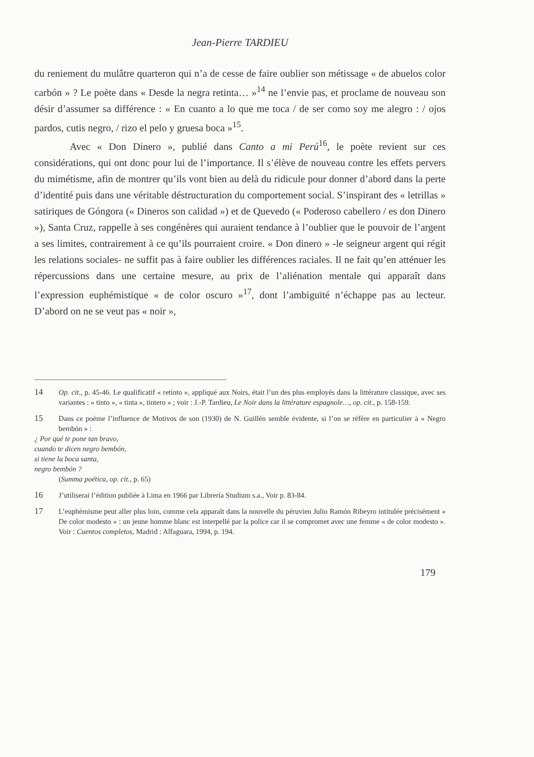Jean-Pierre TARDIEU
du reniement du mulâtre quarteron qui n’a de cesse de faire oublier son métissage « de abuelos color carbón » ? Le poète dans « Desde la negra retinta… »<sup>14</sup> ne l’envie pas, et proclame de nouveau son désir d’assumer sa différence : « En cuanto a lo que me toca / de ser como soy me alegro : / ojos pardos, cutis negro, / rizo el pelo y gruesa boca »<sup>15</sup>.
Avec « Don Dinero », publié dans Canto a mi Perú<sup>16</sup>, le poète revient sur ces considérations, qui ont donc pour lui de l’importance. Il s’élève de nouveau contre les effets pervers du mimétisme, afin de montrer qu’ils vont bien au delà du ridicule pour donner d’abord dans la perte d’identité puis dans une véritable déstructuration du comportement social. S’inspirant des « letrillas » satiriques de Góngora (« Dineros son calidad ») et de Quevedo (« Poderoso cabellero / es don Dinero »), Santa Cruz, rappelle à ses congénères qui auraient tendance à l’oublier que le pouvoir de l’argent a ses limites, contrairement à ce qu’ils pourraient croire. « Don dinero » -le seigneur argent qui régit les relations sociales- ne suffit pas à faire oublier les différences raciales. Il ne fait qu’en atténuer les répercussions dans une certaine mesure, au prix de l’aliénation mentale qui apparaît dans l’expression euphémistique « de color oscuro »<sup>17</sup>, dont l’ambiguïté n’échappe pas au lecteur. D’abord on ne se veut pas « noir »,
14 Op. cit., p. 45-46. Le qualificatif « retinto », appliqué aux Noirs, était l’un des plus employés dans la littérature classique, avec ses variantes : « tinto », « tinta », tintero » ; voir : J.-P. Tardieu, Le Noir dans la littérature espagnole…, op. cit., p. 158-159.
15 Dans ce poème l’influence de Motivos de son (1930) de N. Guillén semble évidente, si l’on se réfère en particulier à « Negro bembón » :
¿ Por qué te pone tan bravo,
cuando te dicen negro bembón,
si tiene la boca santa,
negro bembón ?
(Summa poética, op. cit., p. 65)
16 J’utiliserai l’édition publiée à Lima en 1966 par Librería Studium s.a., Voir p. 83-84.
17 L’euphémisme peut aller plus loin, comme cela apparaît dans la nouvelle du péruvien Julio Ramón Ribeyro intitulée précisément « De color modesto » : un jeune homme blanc est interpellé par la police car il se compromet avec une femme « de color modesto ». Voir : Cuentos completos, Madrid : Alfaguara, 1994, p. 194.
179